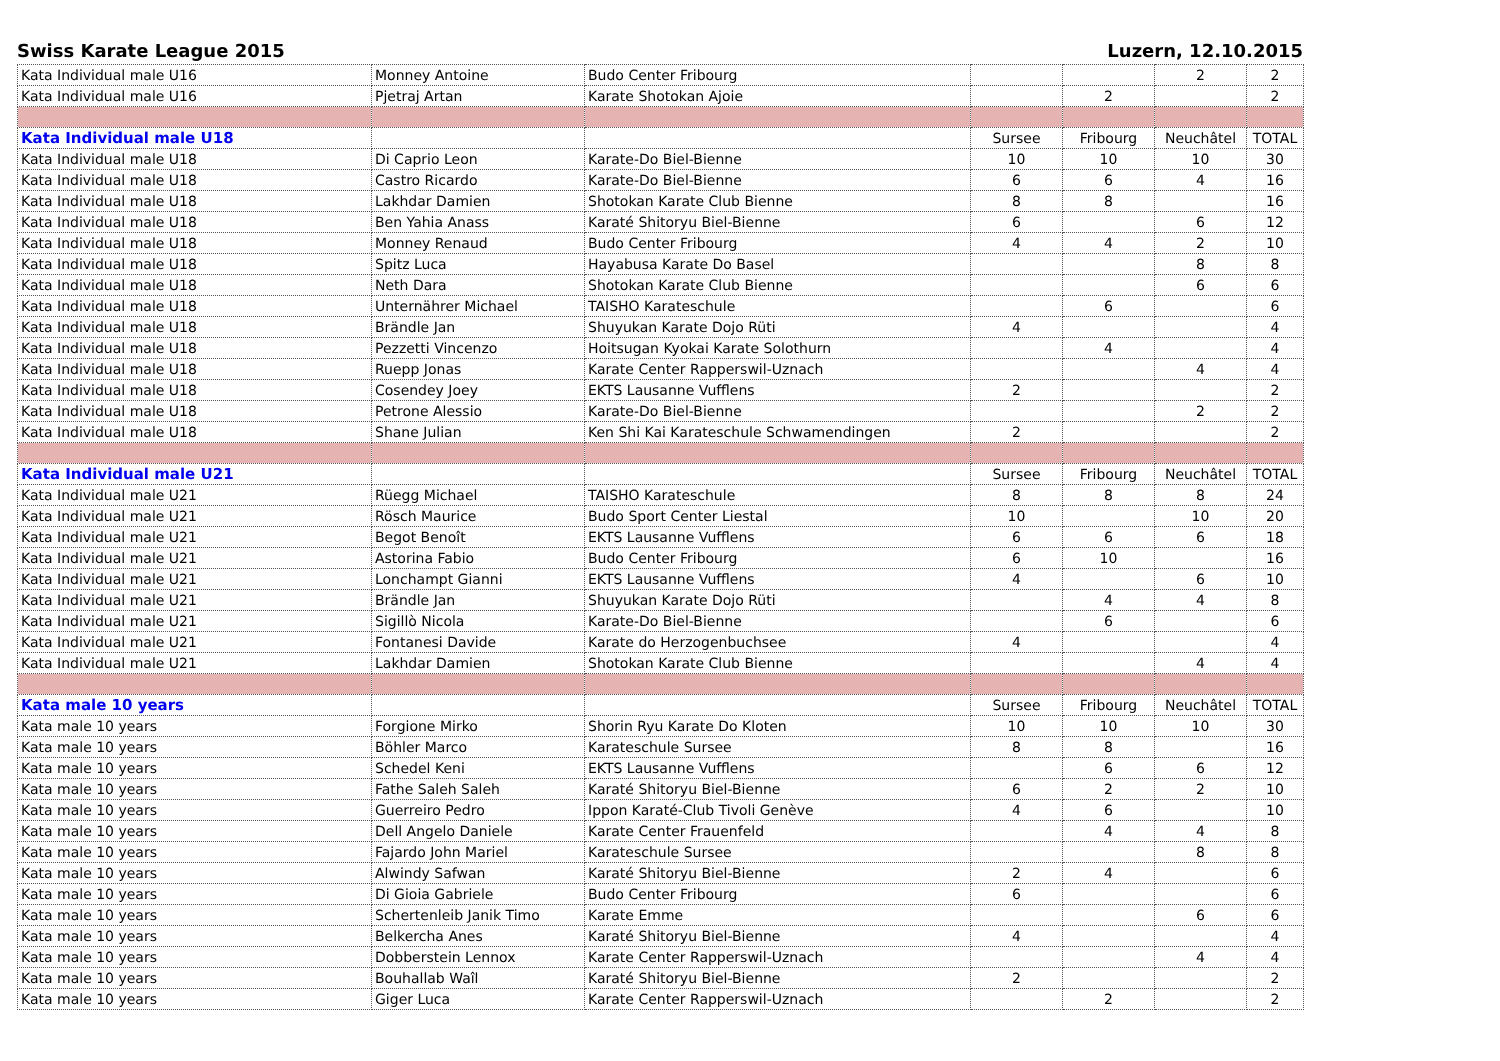Swiss Karate League 2015 Luzern, 12.10.2015
| Kata Individual male U16 | Monney Antoine | Budo Center Fribourg | | | 2 | 2 |
| Kata Individual male U16 | Pjetraj Artan | Karate Shotokan Ajoie | | 2 | | 2 |
| Kata Individual male U18 | | | Sursee | Fribourg | Neuchâtel | TOTAL |
| Kata Individual male U18 | Di Caprio Leon | Karate-Do Biel-Bienne | 10 | 10 | 10 | 30 |
| Kata Individual male U18 | Castro Ricardo | Karate-Do Biel-Bienne | 6 | 6 | 4 | 16 |
| Kata Individual male U18 | Lakhdar Damien | Shotokan Karate Club Bienne | 8 | 8 | | 16 |
| Kata Individual male U18 | Ben Yahia Anass | Karaté Shitoryu Biel-Bienne | 6 | | 6 | 12 |
| Kata Individual male U18 | Monney Renaud | Budo Center Fribourg | 4 | 4 | 2 | 10 |
| Kata Individual male U18 | Spitz Luca | Hayabusa Karate Do Basel | | | 8 | 8 |
| Kata Individual male U18 | Neth Dara | Shotokan Karate Club Bienne | | | 6 | 6 |
| Kata Individual male U18 | Unternährer Michael | TAISHO Karateschule | | 6 | | 6 |
| Kata Individual male U18 | Brändle Jan | Shuyukan Karate Dojo Rüti | 4 | | | 4 |
| Kata Individual male U18 | Pezzetti Vincenzo | Hoitsugan Kyokai Karate Solothurn | | 4 | | 4 |
| Kata Individual male U18 | Ruepp Jonas | Karate Center Rapperswil-Uznach | | | 4 | 4 |
| Kata Individual male U18 | Cosendey Joey | EKTS Lausanne Vufflens | 2 | | | 2 |
| Kata Individual male U18 | Petrone Alessio | Karate-Do Biel-Bienne | | | 2 | 2 |
| Kata Individual male U18 | Shane Julian | Ken Shi Kai Karateschule Schwamendingen | 2 | | | 2 |
| Kata Individual male U21 | | | Sursee | Fribourg | Neuchâtel | TOTAL |
| Kata Individual male U21 | Rüegg Michael | TAISHO Karateschule | 8 | 8 | 8 | 24 |
| Kata Individual male U21 | Rösch Maurice | Budo Sport Center Liestal | 10 | | 10 | 20 |
| Kata Individual male U21 | Begot Benoît | EKTS Lausanne Vufflens | 6 | 6 | 6 | 18 |
| Kata Individual male U21 | Astorina Fabio | Budo Center Fribourg | 6 | 10 | | 16 |
| Kata Individual male U21 | Lonchampt Gianni | EKTS Lausanne Vufflens | 4 | | 6 | 10 |
| Kata Individual male U21 | Brändle Jan | Shuyukan Karate Dojo Rüti | | 4 | 4 | 8 |
| Kata Individual male U21 | Sigillò Nicola | Karate-Do Biel-Bienne | | 6 | | 6 |
| Kata Individual male U21 | Fontanesi Davide | Karate do Herzogenbuchsee | 4 | | | 4 |
| Kata Individual male U21 | Lakhdar Damien | Shotokan Karate Club Bienne | | | 4 | 4 |
| Kata male 10 years | | | Sursee | Fribourg | Neuchâtel | TOTAL |
| Kata male 10 years | Forgione Mirko | Shorin Ryu Karate Do Kloten | 10 | 10 | 10 | 30 |
| Kata male 10 years | Böhler Marco | Karateschule Sursee | 8 | 8 | | 16 |
| Kata male 10 years | Schedel Keni | EKTS Lausanne Vufflens | | 6 | 6 | 12 |
| Kata male 10 years | Fathe Saleh Saleh | Karaté Shitoryu Biel-Bienne | 6 | 2 | 2 | 10 |
| Kata male 10 years | Guerreiro Pedro | Ippon Karaté-Club Tivoli Genève | 4 | 6 | | 10 |
| Kata male 10 years | Dell Angelo Daniele | Karate Center Frauenfeld | | 4 | 4 | 8 |
| Kata male 10 years | Fajardo John Mariel | Karateschule Sursee | | | 8 | 8 |
| Kata male 10 years | Alwindy Safwan | Karaté Shitoryu Biel-Bienne | 2 | 4 | | 6 |
| Kata male 10 years | Di Gioia Gabriele | Budo Center Fribourg | 6 | | | 6 |
| Kata male 10 years | Schertenleib Janik Timo | Karate Emme | | | 6 | 6 |
| Kata male 10 years | Belkercha Anes | Karaté Shitoryu Biel-Bienne | 4 | | | 4 |
| Kata male 10 years | Dobberstein Lennox | Karate Center Rapperswil-Uznach | | | 4 | 4 |
| Kata male 10 years | Bouhallab Waîl | Karaté Shitoryu Biel-Bienne | 2 | | | 2 |
| Kata male 10 years | Giger Luca | Karate Center Rapperswil-Uznach | | 2 | | 2 |